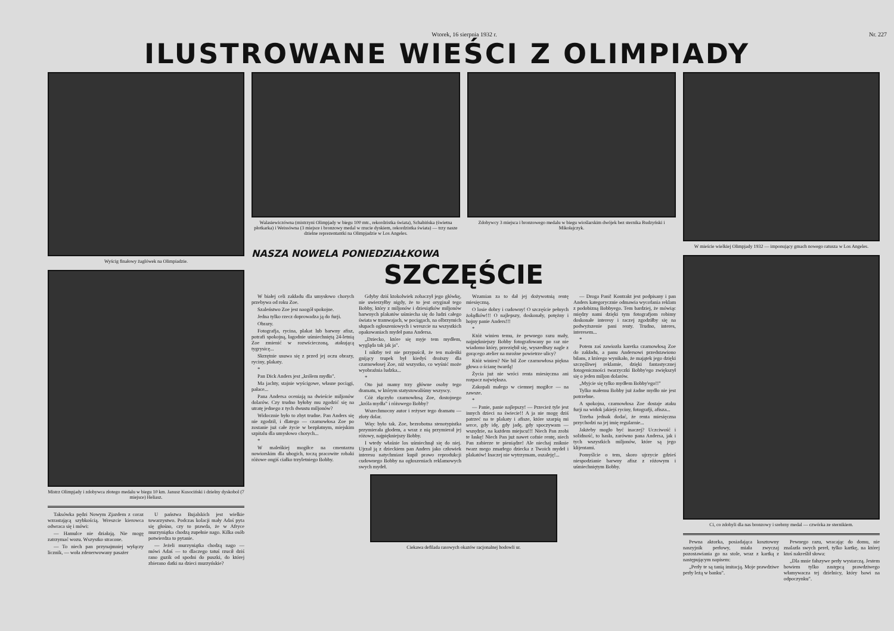Wtorek, 16 sierpnia 1932 r. Nr. 227
ILUSTROWANE WIEŚCI Z OLIMPIADY
Wyścig finałowy żaglówek na Olimpiadzie.
Mistrz Olimpjady i zdobywca złotego medalu w biegu 10 km. Janusz Kusociński i dzielny dyskobol (7 miejsce) Heliasz.
Taksówka pędzi Nowym Zjazdem z coraz wzrastającą szybkością. Wreszcie kierowca odwraca się i mówi:
— Hamulce nie działają. Nie mogę zatrzymać wozu. Wszystko stracone.
— To niech pan przynajmniej wyłączy licznik, — woła zdenerwowany pasażer
U państwa Bujalskich jest wielkie towarzystwo. Podczas kolacji mały Adaś pyta się głośno, czy to prawda, że w Afryce murzyniątka chodzą zupełnie nago. Kilka osób potwierdza to pytanie.
— Jeżeli murzyniątka chodzą nago — mówi Adaś — to dlaczego tatuś rzucił dziś rano guzik od spodni do puszki, do której zbierano datki na dzieci murzyńskie?
Walasiewiczówna (mistrzyni Olimpjady w biegu 100 mtr., rekordzistka świata), Schabińska (świetna płotkarka) i Weissówna (3 miejsce i bronzowy medal w rzucie dyskiem, rekordzistka świata) — trzy nasze dzielne reprezentantki na Olimpjadzie w Los Angeles.
Zdobywcy 3 miejsca i bronzowego medalu w biegu wioślarskim dwójek bez sternika Budzyński i Mikołajczyk.
NASZA NOWELA PONIEDZIAŁKOWA
SZCZĘŚCIE
W białej celi zakładu dla umysłowo chorych przebywa od roku Zoe.
Szaleństwo Zoe jest naogół spokojne.
Jedna tylko rzecz doprowadza ją do furji.
Obrazy.
Fotografja, rycina, plakat lub barwny afisz, potrafi spokojną, łagodnie uśmiechniętą 24-letnią Zoe zmienić w rozwścieczoną, atakującą tygrysicę...
Skrzętnie usuwa się z przed jej oczu obrazy, ryciny, plakaty.
*
Pan Dick Anders jest „królem mydła".
Ma jachty, stajnie wyścigowe, własne pociągi, pałace...
Pana Andersa oceniają na dwieście miljonów dolarów. Czy trudno byłoby mu zgodzić się na utratę jednego z tych dwustu miljonów?
Widocznie było to zbyt trudne. Pan Anders się nie zgodził, i dlatego — czarnowłosa Zoe po zostanie już całe życie w bezpłatnym, miejskim szpitalu dla umysłowo chorych...
*
W maleńkiej mogiłce na cmentarzu nowiorskim dla ubogich, toczą pracowite robaki różowe ongiś ciałko trzyletniego Bobby.
Gdyby dziś ktokolwiek zobaczył jego główkę, nie uwierzyłby nigdy, że to jest oryginał tego Bobby, który z miljonów i dziesiątków miljonów barwnych plakatów uśmiecha się do ludzi całego świata w tramwajach, w pociągach, na olbrzymich słupach ogłoszeniowych i wreszcie na wszystkich opakowaniach mydeł pana Andersa.
„Dziecko, które się myje tem mydłem, wygląda tak jak ja".
I niktby też nie przypuścił, że ten maleńki gnijący trupek był kiedyś droższy dla czarnowłosej Zoe, niż wszystko, co wyśnić może wyobraźnia ludzka...
*
Oto już mamy trzy główne osoby tego dramatu, w którym statystowaliśmy wszyscy.
Cóż złączyło czarnowłosą Zoe, dostojnego „króla mydła" i różowego Bobby?
Wszechmocny autor i reżyser tego dramatu — złoty dolar.
Więc było tak. Zoe, bezrobotna stenotypistka przymierała głodem, a wraz z nią przymierał jej różowy, najpiękniejszy Bobby.
I wtedy właśnie los uśmiechnął się do niej. Ujrzał ją z dzieckiem pan Anders jako człowiek interesu natychmiast kupił prawo reprodukcji cudownego Bobby na ogłoszeniach reklamowych swych mydeł.
Wzamian za to dał jej dożywotnią rentę miesięczną.
O losie dobry i cudowny! O szczęście pełnych żołądków!!! O najlepszy, doskonały, potężny i hojny panie Anders!!!
*
Któż winien temu, że pewnego razu mały, najpiękniejszy Bobby fotografowany po raz nie wiadomo który, przeziębił się, wyszedłszy nagle z gorącego atelier na mroźne powietrze ulicy?
Któż winien? Nie biI Zoe czarnowłosa piękna głowa o ścianę twardą!
Życia już nie wróci renta miesięczna ani rozpacz największa.
Zakopali małego w ciemnej mogiłce — na zawsze.
*
— Panie, panie najlepszy! — Przecież tyle jest innych dzieci na świecie!! A ja nie mogę dziś patrzeć na te plakaty i afisze, które szarpią mi serce, gdy idę, gdy jadę, gdy spoczywam — wszędzie, na każdem miejscu!!! Niech Pan zrobi te łaskę! Niech Pan już nawet cofnie rentę, niech Pan zabierze te pieniądze! Ale niechaj zniknie twarz mego zmarłego dziecka z Twoich mydeł i plakatów! Inaczej nie wytrzymam, oszaleję!...
— Droga Pani! Kontrakt jest podpisany i pan Anders kategorycznie odmawia wycofania reklam z podobizną Bobbyego. Tem bardziej, że mówiąc między nami dzięki tym fotografjom robimy doskonałe interesy i raczej zgodziłby się na podwyższenie pani renty. Trudno, interes, interesem...
*
Potem zaś zawiozła karetka czarnowłosą Zoe do zakładu, a panu Andersowi przedstawiono bilans, z którego wynikało, że majątek jego dzięki szczęśliwej reklamie, dzięki fantastycznej fotogeniczności twarzyczki Bobby'ego zwiększył się o jeden miljon dolarów.
„Myjcie się tylko mydłem Bobby'ego!!"
Tylko małemu Bobby już żadne mydło nie jest potrzebne.
A spokojna, czarnowłosa Zoe dostaje ataku furji na widok jakiejś ryciny, fotografji, afisza...
Trzeba jednak dodać, że renta miesięczna przychodzi na jej imię regularnie...
Jakżeby mogło być inaczej? Uczciwość i solidność, to hasła, zarówno pana Andersa, jak i tych wszystkich miljonów, które są jego klijentami.
Pomyślcie o tem, skoro ujrzycie gdzieś niespodzianie barwny afisz z różowym i uśmiechniętym Bobby.
Ciekawa defilada rasowych okazów racjonalnej hodowli ur.
W mieście wielkiej Olimpjady 1932 — imponujący gmach nowego ratusza w Los Angeles.
Ci, co zdobyli dla nas bronzowy i srebrny medal — czwórka ze sternikiem.
Pewna aktorka, posiadająca kosztowny naszyjnik perłowy, miała zwyczaj pozostawiania go na stole, wraz z kartką z następującym napisem:
„Perły te są tanią imitacją. Moje prawdziwe perły leżą w banku".
Pewnego razu, wracając do domu, nie znalazła swych pereł, tylko kartkę, na której ktoś nakreślił słowa:
„Dla mnie fałszywe perły wystarczą. Jestem bowiem tylko zastępcą prawdziwego włamywacza tej dzielnicy, który bawi na odpoczynku".